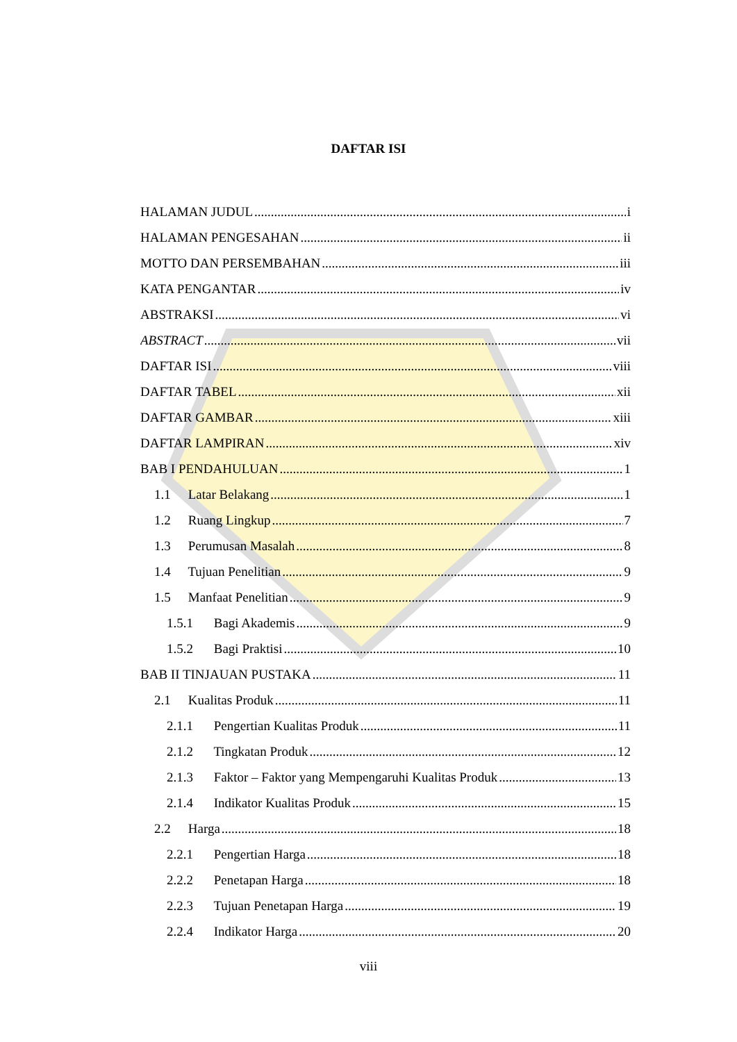DAFTAR ISI
HALAMAN JUDUL i
HALAMAN PENGESAHAN ii
MOTTO DAN PERSEMBAHAN iii
KATA PENGANTAR iv
ABSTRAKSI vi
ABSTRACT vii
DAFTAR ISI viii
DAFTAR TABEL xii
DAFTAR GAMBAR xiii
DAFTAR LAMPIRAN xiv
BAB I PENDAHULUAN 1
1.1 Latar Belakang 1
1.2 Ruang Lingkup 7
1.3 Perumusan Masalah 8
1.4 Tujuan Penelitian 9
1.5 Manfaat Penelitian 9
1.5.1 Bagi Akademis 9
1.5.2 Bagi Praktisi 10
BAB II TINJAUAN PUSTAKA 11
2.1 Kualitas Produk 11
2.1.1 Pengertian Kualitas Produk 11
2.1.2 Tingkatan Produk 12
2.1.3 Faktor – Faktor yang Mempengaruhi Kualitas Produk 13
2.1.4 Indikator Kualitas Produk 15
2.2 Harga 18
2.2.1 Pengertian Harga 18
2.2.2 Penetapan Harga 18
2.2.3 Tujuan Penetapan Harga 19
2.2.4 Indikator Harga 20
viii